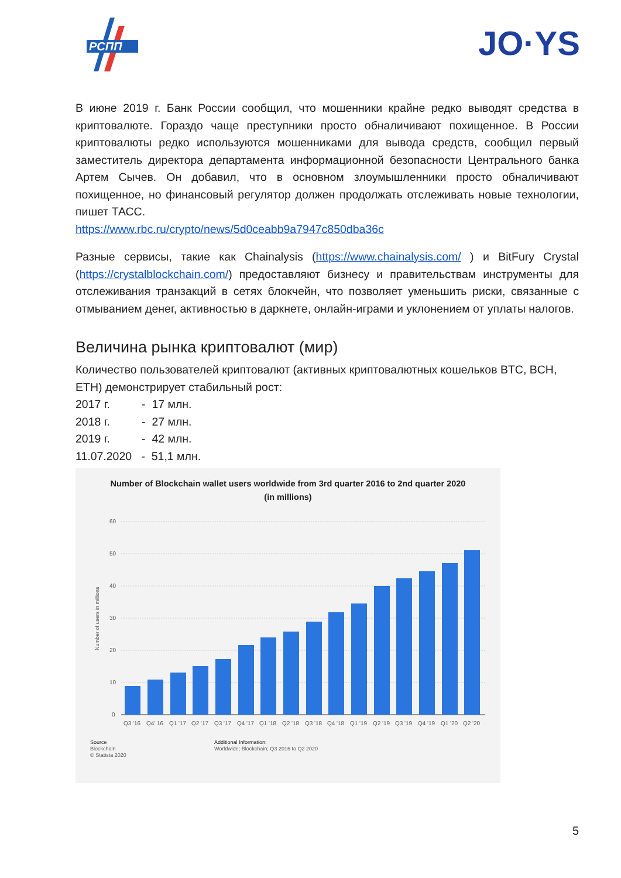РСПП
JO·YS
В июне 2019 г. Банк России сообщил, что мошенники крайне редко выводят средства в криптовалюте. Гораздо чаще преступники просто обналичивают похищенное. В России криптовалюты редко используются мошенниками для вывода средств, сообщил первый заместитель директора департамента информационной безопасности Центрального банка Артем Сычев. Он добавил, что в основном злоумышленники просто обналичивают похищенное, но финансовый регулятор должен продолжать отслеживать новые технологии, пишет ТАСС.
https://www.rbc.ru/crypto/news/5d0ceabb9a7947c850dba36c
Разные сервисы, такие как Chainalysis (https://www.chainalysis.com/ ) и BitFury Crystal (https://crystalblockchain.com/) предоставляют бизнесу и правительствам инструменты для отслеживания транзакций в сетях блокчейн, что позволяет уменьшить риски, связанные с отмыванием денег, активностью в даркнете, онлайн-играми и уклонением от уплаты налогов.
Величина рынка криптовалют (мир)
Количество пользователей криптовалют (активных криптовалютных кошельков BTC, BCH, ETH) демонстрирует стабильный рост:
2017 г. - 17 млн.
2018 г. - 27 млн.
2019 г. - 42 млн.
11.07.2020 - 51,1 млн.
Number of Blockchain wallet users worldwide from 3rd quarter 2016 to 2nd quarter 2020 (in millions)
Number of users in millions
60
50
40
30
20
10
0
Q3 '16
Q4' 16
Q1 '17
Q2 '17
Q3 '17
Q4 '17
Q1 '18
Q2 '18
Q3 '18
Q4 '18
Q1 '19
Q2 '19
Q3 '19
Q4 '19
Q1 '20
Q2 '20
Source
Blockchain
© Statista 2020
Additional Information:
Worldwide; Blockchain; Q3 2016 to Q2 2020
5